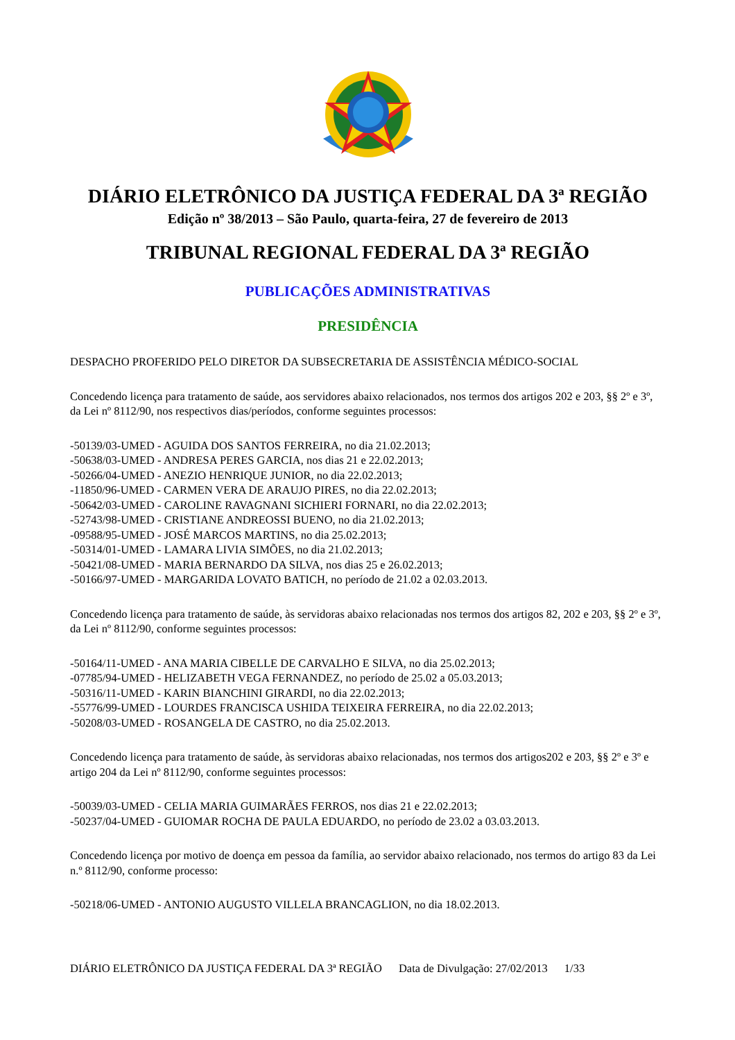DIÁRIO ELETRÔNICO DA JUSTIÇA FEDERAL DA 3ª REGIÃO
Edição nº 38/2013 – São Paulo, quarta-feira, 27 de fevereiro de 2013
TRIBUNAL REGIONAL FEDERAL DA 3ª REGIÃO
PUBLICAÇÕES ADMINISTRATIVAS
PRESIDÊNCIA
DESPACHO PROFERIDO PELO DIRETOR DA SUBSECRETARIA DE ASSISTÊNCIA MÉDICO-SOCIAL
Concedendo licença para tratamento de saúde, aos servidores abaixo relacionados, nos termos dos artigos 202 e 203, §§ 2º e 3º, da Lei nº 8112/90, nos respectivos dias/períodos, conforme seguintes processos:
-50139/03-UMED - AGUIDA DOS SANTOS FERREIRA, no dia 21.02.2013;
-50638/03-UMED - ANDRESA PERES GARCIA, nos dias 21 e 22.02.2013;
-50266/04-UMED - ANEZIO HENRIQUE JUNIOR, no dia 22.02.2013;
-11850/96-UMED - CARMEN VERA DE ARAUJO PIRES, no dia 22.02.2013;
-50642/03-UMED - CAROLINE RAVAGNANI SICHIERI FORNARI, no dia 22.02.2013;
-52743/98-UMED - CRISTIANE ANDREOSSI BUENO, no dia 21.02.2013;
-09588/95-UMED - JOSÉ MARCOS MARTINS, no dia 25.02.2013;
-50314/01-UMED - LAMARA LIVIA SIMÕES, no dia 21.02.2013;
-50421/08-UMED - MARIA BERNARDO DA SILVA, nos dias 25 e 26.02.2013;
-50166/97-UMED - MARGARIDA LOVATO BATICH, no período de 21.02 a 02.03.2013.
Concedendo licença para tratamento de saúde, às servidoras abaixo relacionadas nos termos dos artigos 82, 202 e 203, §§ 2º e 3º, da Lei nº 8112/90, conforme seguintes processos:
-50164/11-UMED - ANA MARIA CIBELLE DE CARVALHO E SILVA, no dia 25.02.2013;
-07785/94-UMED - HELIZABETH VEGA FERNANDEZ, no período de 25.02 a 05.03.2013;
-50316/11-UMED - KARIN BIANCHINI GIRARDI, no dia 22.02.2013;
-55776/99-UMED - LOURDES FRANCISCA USHIDA TEIXEIRA FERREIRA, no dia 22.02.2013;
-50208/03-UMED - ROSANGELA DE CASTRO, no dia 25.02.2013.
Concedendo licença para tratamento de saúde, às servidoras abaixo relacionadas, nos termos dos artigos202 e 203, §§ 2º e 3º e artigo 204 da Lei nº 8112/90, conforme seguintes processos:
-50039/03-UMED - CELIA MARIA GUIMARÃES FERROS, nos dias 21 e 22.02.2013;
-50237/04-UMED - GUIOMAR ROCHA DE PAULA EDUARDO, no período de 23.02 a 03.03.2013.
Concedendo licença por motivo de doença em pessoa da família, ao servidor abaixo relacionado, nos termos do artigo 83 da Lei n.º 8112/90, conforme processo:
-50218/06-UMED - ANTONIO AUGUSTO VILLELA BRANCAGLION, no dia 18.02.2013.
DIÁRIO ELETRÔNICO DA JUSTIÇA FEDERAL DA 3ª REGIÃO Data de Divulgação: 27/02/2013 1/33